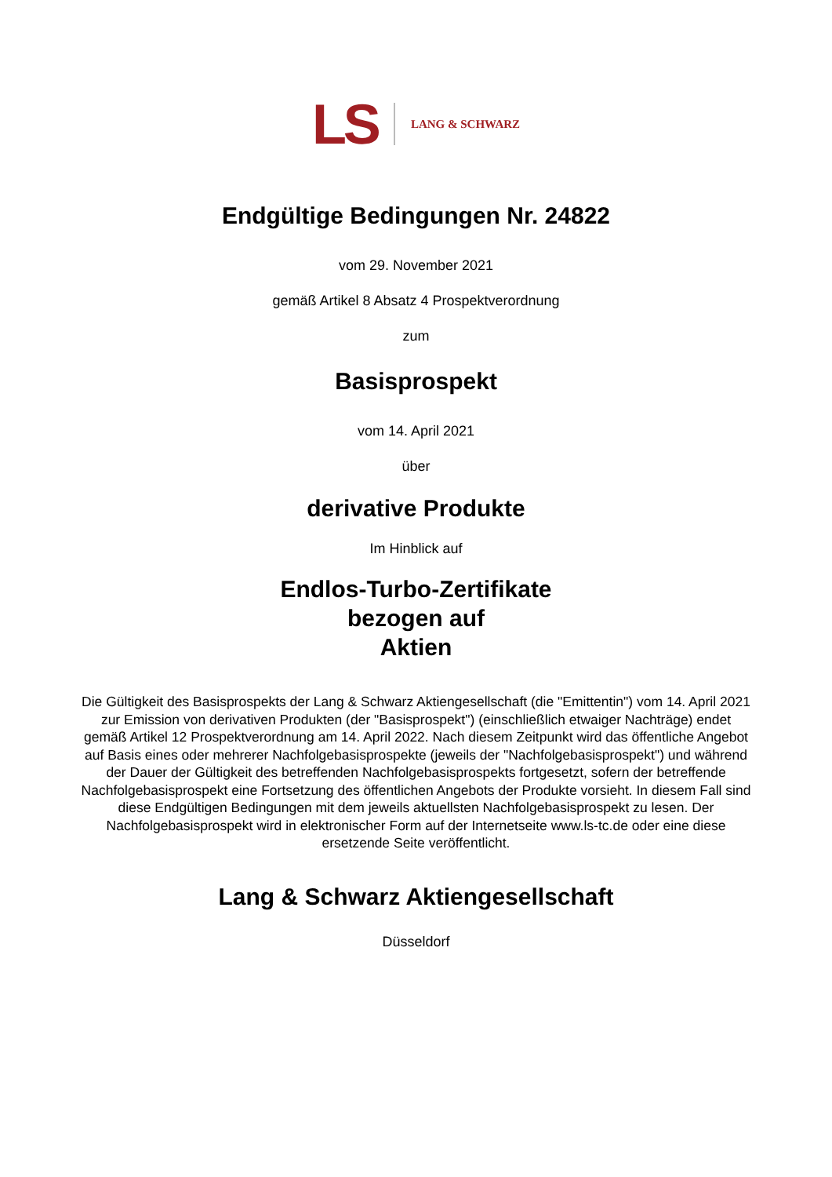LS LANG & SCHWARZ
Endgültige Bedingungen Nr. 24822
vom 29. November 2021
gemäß Artikel 8 Absatz 4 Prospektverordnung
zum
Basisprospekt
vom 14. April 2021
über
derivative Produkte
Im Hinblick auf
Endlos-Turbo-Zertifikate
bezogen auf
Aktien
Die Gültigkeit des Basisprospekts der Lang & Schwarz Aktiengesellschaft (die "Emittentin") vom 14. April 2021 zur Emission von derivativen Produkten (der "Basisprospekt") (einschließlich etwaiger Nachträge) endet gemäß Artikel 12 Prospektverordnung am 14. April 2022. Nach diesem Zeitpunkt wird das öffentliche Angebot auf Basis eines oder mehrerer Nachfolgebasisprospekte (jeweils der "Nachfolgebasisprospekt") und während der Dauer der Gültigkeit des betreffenden Nachfolgebasisprospekts fortgesetzt, sofern der betreffende Nachfolgebasisprospekt eine Fortsetzung des öffentlichen Angebots der Produkte vorsieht. In diesem Fall sind diese Endgültigen Bedingungen mit dem jeweils aktuellsten Nachfolgebasisprospekt zu lesen. Der Nachfolgebasisprospekt wird in elektronischer Form auf der Internetseite www.ls-tc.de oder eine diese ersetzende Seite veröffentlicht.
Lang & Schwarz Aktiengesellschaft
Düsseldorf